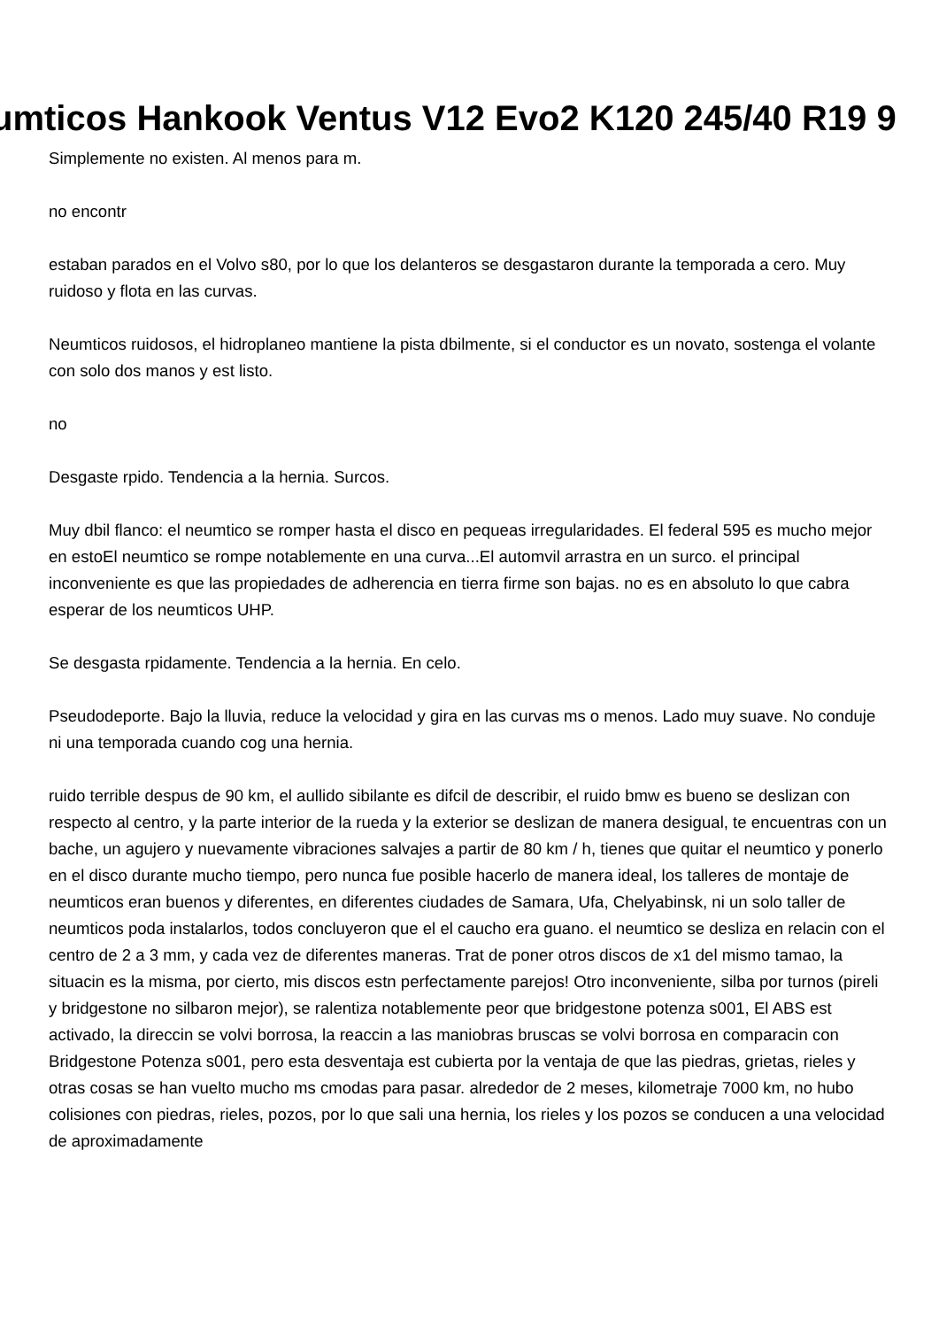umticos Hankook Ventus V12 Evo2 K120 245/40 R19 9
Simplemente no existen. Al menos para m.
no encontr
estaban parados en el Volvo s80, por lo que los delanteros se desgastaron durante la temporada a cero. Muy ruidoso y flota en las curvas.
Neumticos ruidosos, el hidroplaneo mantiene la pista dbilmente, si el conductor es un novato, sostenga el volante con solo dos manos y est listo.
no
Desgaste rpido. Tendencia a la hernia. Surcos.
Muy dbil flanco: el neumtico se romper hasta el disco en pequeas irregularidades. El federal 595 es mucho mejor en estoEl neumtico se rompe notablemente en una curva...El automvil arrastra en un surco. el principal inconveniente es que las propiedades de adherencia en tierra firme son bajas. no es en absoluto lo que cabra esperar de los neumticos UHP.
Se desgasta rpidamente. Tendencia a la hernia. En celo.
Pseudodeporte. Bajo la lluvia, reduce la velocidad y gira en las curvas ms o menos. Lado muy suave. No conduje ni una temporada cuando cog una hernia.
ruido terrible despus de 90 km, el aullido sibilante es difcil de describir, el ruido bmw es bueno se deslizan con respecto al centro, y la parte interior de la rueda y la exterior se deslizan de manera desigual, te encuentras con un bache, un agujero y nuevamente vibraciones salvajes a partir de 80 km / h, tienes que quitar el neumtico y ponerlo en el disco durante mucho tiempo, pero nunca fue posible hacerlo de manera ideal, los talleres de montaje de neumticos eran buenos y diferentes, en diferentes ciudades de Samara, Ufa, Chelyabinsk, ni un solo taller de neumticos poda instalarlos, todos concluyeron que el el caucho era guano. el neumtico se desliza en relacin con el centro de 2 a 3 mm, y cada vez de diferentes maneras. Trat de poner otros discos de x1 del mismo tamao, la situacin es la misma, por cierto, mis discos estn perfectamente parejos! Otro inconveniente, silba por turnos (pireli y bridgestone no silbaron mejor), se ralentiza notablemente peor que bridgestone potenza s001, El ABS est activado, la direccin se volvi borrosa, la reaccin a las maniobras bruscas se volvi borrosa en comparacin con Bridgestone Potenza s001, pero esta desventaja est cubierta por la ventaja de que las piedras, grietas, rieles y otras cosas se han vuelto mucho ms cmodas para pasar. alrededor de 2 meses, kilometraje 7000 km, no hubo colisiones con piedras, rieles, pozos, por lo que sali una hernia, los rieles y los pozos se conducen a una velocidad de aproximadamente